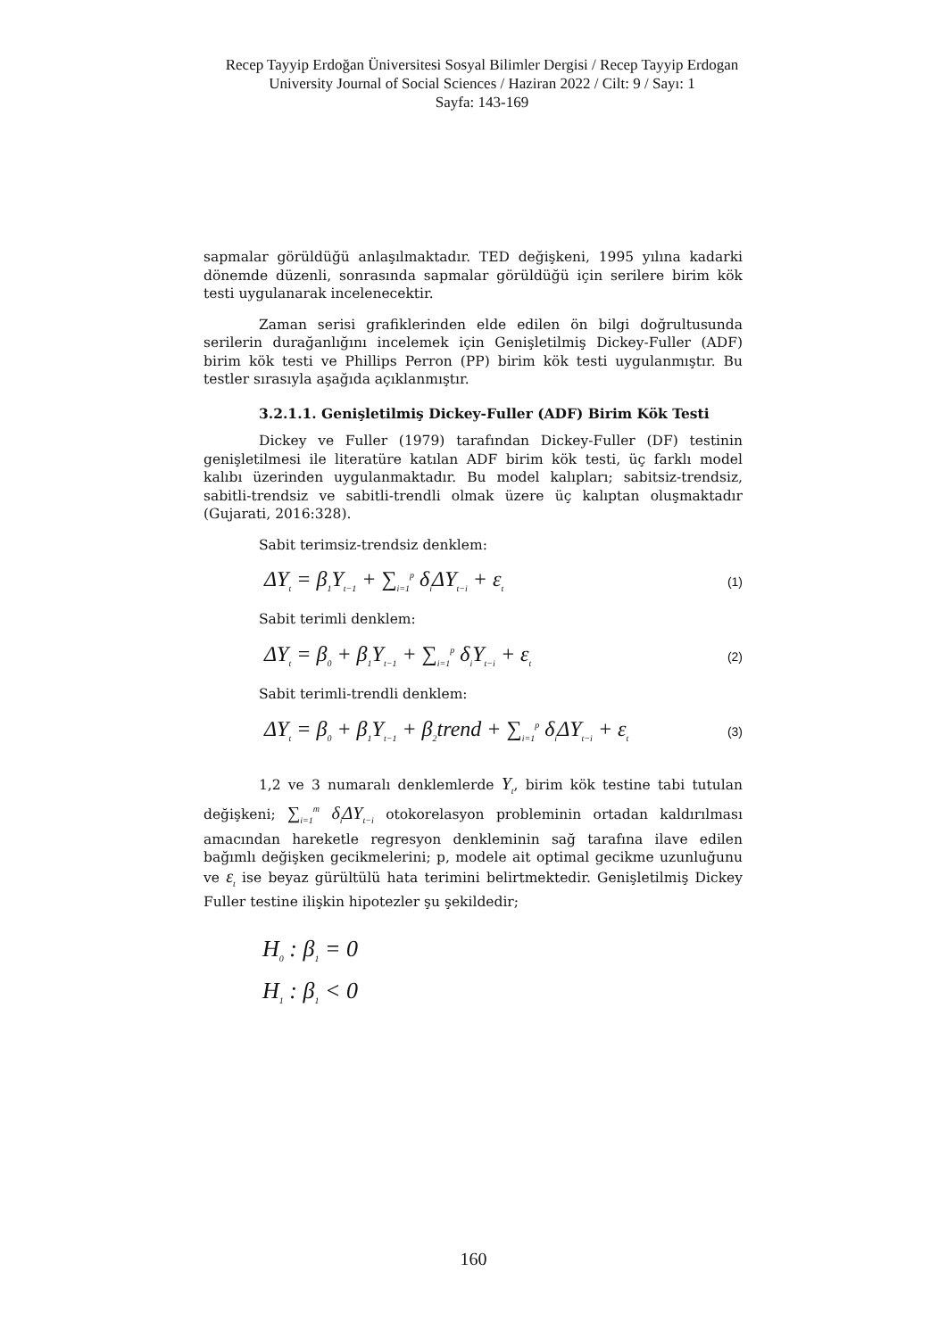Recep Tayyip Erdoğan Üniversitesi Sosyal Bilimler Dergisi / Recep Tayyip Erdogan University Journal of Social Sciences / Haziran 2022 / Cilt: 9 / Sayı: 1
Sayfa: 143-169
sapmalar görüldüğü anlaşılmaktadır. TED değişkeni, 1995 yılına kadarki dönemde düzenli, sonrasında sapmalar görüldüğü için serilere birim kök testi uygulanarak incelenecektir.
Zaman serisi grafiklerinden elde edilen ön bilgi doğrultusunda serilerin durağanlığını incelemek için Genişletilmiş Dickey-Fuller (ADF) birim kök testi ve Phillips Perron (PP) birim kök testi uygulanmıştır. Bu testler sırasıyla aşağıda açıklanmıştır.
3.2.1.1. Genişletilmiş Dickey-Fuller (ADF) Birim Kök Testi
Dickey ve Fuller (1979) tarafından Dickey-Fuller (DF) testinin genişletilmesi ile literatüre katılan ADF birim kök testi, üç farklı model kalıbı üzerinden uygulanmaktadır. Bu model kalıpları; sabitsiz-trendsiz, sabitli-trendsiz ve sabitli-trendli olmak üzere üç kalıptan oluşmaktadır (Gujarati, 2016:328).
Sabit terimsiz-trendsiz denklem:
ΔY<sub>t</sub> = β<sub>1</sub>Y<sub>t−1</sub> + ∑<sub>i=1</sub><sup>p</sup> δ<sub>i</sub>ΔY<sub>t−i</sub> + ε<sub>t</sub> (1)
Sabit terimli denklem:
ΔY<sub>t</sub> = β<sub>0</sub> + β<sub>1</sub>Y<sub>t−1</sub> + ∑<sub>i=1</sub><sup>p</sup> δ<sub>i</sub>Y<sub>t−i</sub> + ε<sub>t</sub> (2)
Sabit terimli-trendli denklem:
ΔY<sub>t</sub> = β<sub>0</sub> + β<sub>1</sub>Y<sub>t−1</sub> + β<sub>2</sub>trend + ∑<sub>i=1</sub><sup>p</sup> δ<sub>i</sub>ΔY<sub>t−i</sub> + ε<sub>t</sub> (3)
1,2 ve 3 numaralı denklemlerde Y<sub>t</sub>, birim kök testine tabi tutulan değişkeni; ∑<sub>i=1</sub><sup>m</sup> δ<sub>i</sub>ΔY<sub>t−i</sub> otokorelasyon probleminin ortadan kaldırılması amacından hareketle regresyon denkleminin sağ tarafına ilave edilen bağımlı değişken gecikmelerini; p, modele ait optimal gecikme uzunluğunu ve ε<sub>t</sub> ise beyaz gürültülü hata terimini belirtmektedir. Genişletilmiş Dickey Fuller testine ilişkin hipotezler şu şekildedir;
H<sub>0</sub> : β<sub>1</sub> = 0
H<sub>1</sub> : β<sub>1</sub> < 0
160